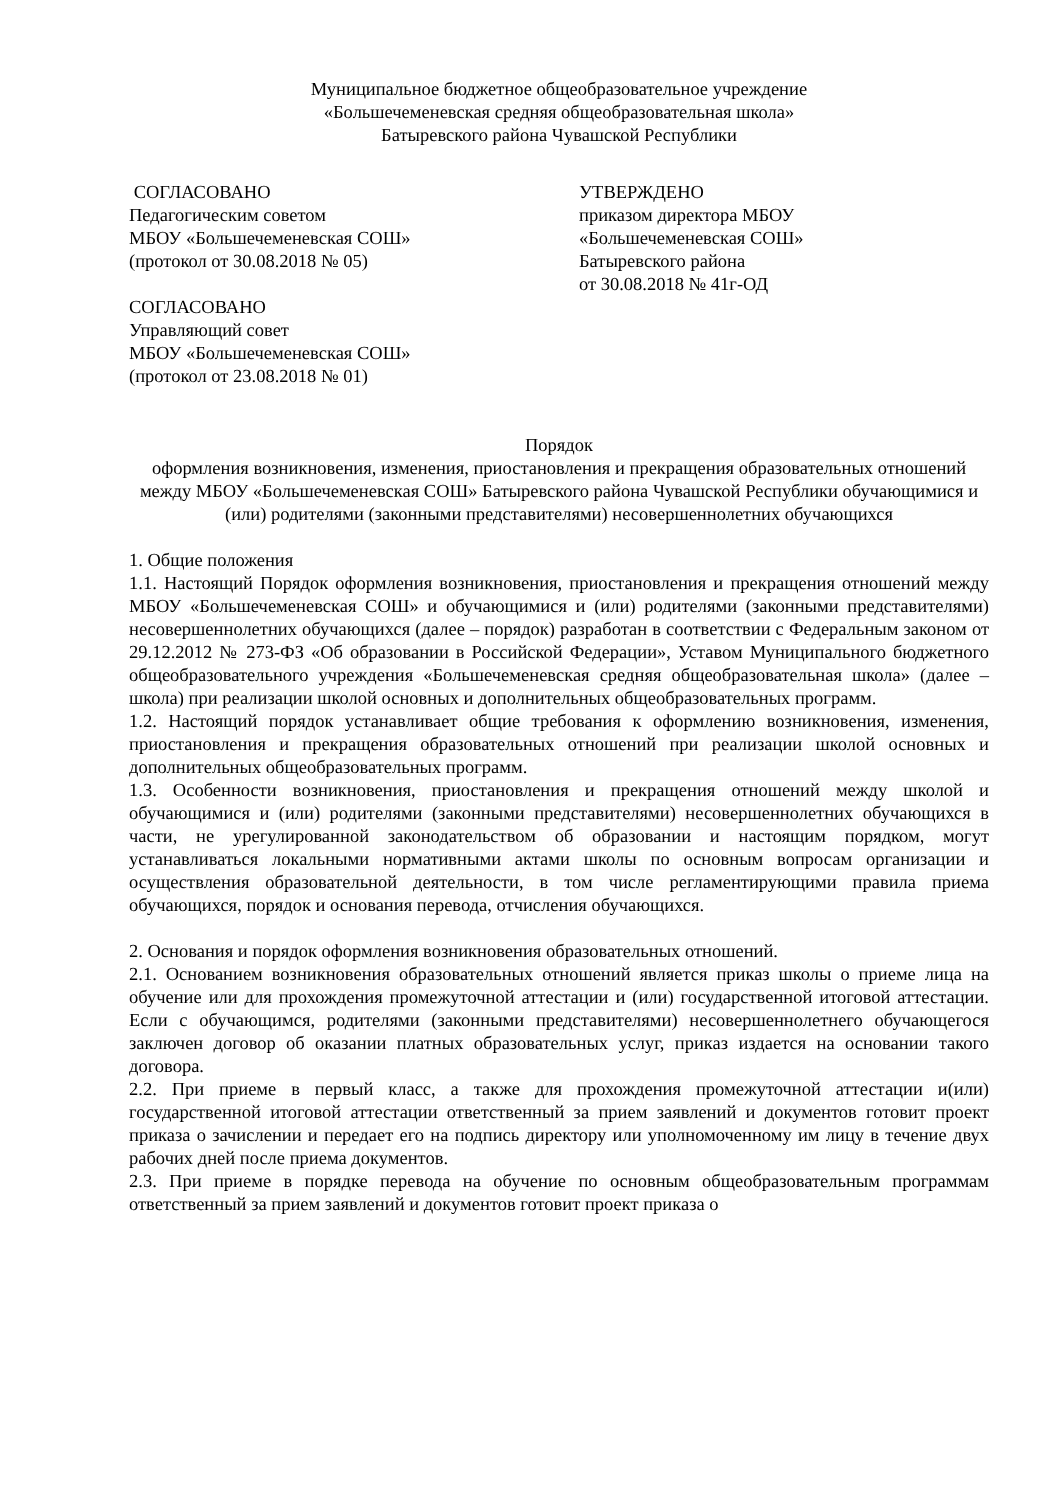Муниципальное бюджетное общеобразовательное учреждение
«Большечеменевская средняя общеобразовательная школа»
Батыревского района Чувашской Республики
СОГЛАСОВАНО
Педагогическим советом
МБОУ «Большечеменевская СОШ»
(протокол от 30.08.2018 № 05)
СОГЛАСОВАНО
Управляющий совет
МБОУ «Большечеменевская СОШ»
(протокол от 23.08.2018 № 01)
УТВЕРЖДЕНО
приказом директора МБОУ
«Большечеменевская СОШ»
Батыревского района
от 30.08.2018 № 41г-ОД
Порядок
оформления возникновения, изменения, приостановления и прекращения образовательных отношений между МБОУ «Большечеменевская СОШ» Батыревского района Чувашской Республики обучающимися и (или) родителями (законными представителями) несовершеннолетних обучающихся
1. Общие положения
1.1. Настоящий Порядок оформления возникновения, приостановления и прекращения отношений между МБОУ «Большечеменевская СОШ» и обучающимися и (или) родителями (законными представителями) несовершеннолетних обучающихся (далее – порядок) разработан в соответствии с Федеральным законом от 29.12.2012 № 273-ФЗ «Об образовании в Российской Федерации», Уставом Муниципального бюджетного общеобразовательного учреждения «Большечеменевская средняя общеобразовательная школа» (далее – школа) при реализации школой основных и дополнительных общеобразовательных программ.
1.2. Настоящий порядок устанавливает общие требования к оформлению возникновения, изменения, приостановления и прекращения образовательных отношений при реализации школой основных и дополнительных общеобразовательных программ.
1.3. Особенности возникновения, приостановления и прекращения отношений между школой и обучающимися и (или) родителями (законными представителями) несовершеннолетних обучающихся в части, не урегулированной законодательством об образовании и настоящим порядком, могут устанавливаться локальными нормативными актами школы по основным вопросам организации и осуществления образовательной деятельности, в том числе регламентирующими правила приема обучающихся, порядок и основания перевода, отчисления обучающихся.
2. Основания и порядок оформления возникновения образовательных отношений.
2.1. Основанием возникновения образовательных отношений является приказ школы о приеме лица на обучение или для прохождения промежуточной аттестации и (или) государственной итоговой аттестации. Если с обучающимся, родителями (законными представителями) несовершеннолетнего обучающегося заключен договор об оказании платных образовательных услуг, приказ издается на основании такого договора.
2.2. При приеме в первый класс, а также для прохождения промежуточной аттестации и(или) государственной итоговой аттестации ответственный за прием заявлений и документов готовит проект приказа о зачислении и передает его на подпись директору или уполномоченному им лицу в течение двух рабочих дней после приема документов.
2.3. При приеме в порядке перевода на обучение по основным общеобразовательным программам ответственный за прием заявлений и документов готовит проект приказа о